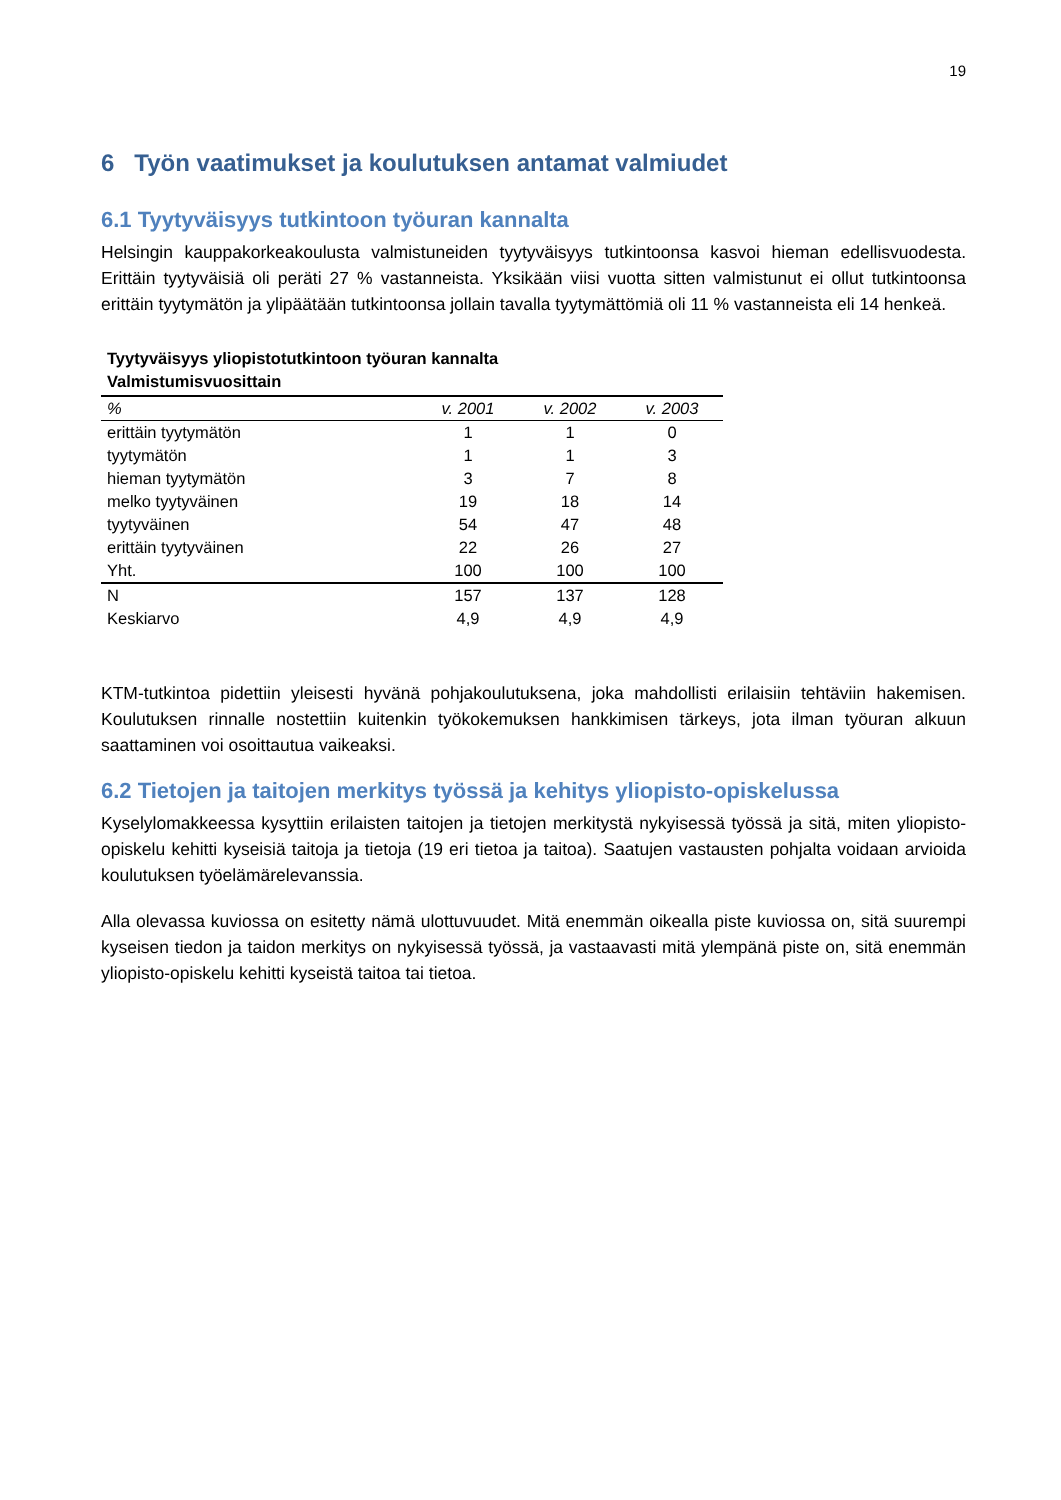19
6 Työn vaatimukset ja koulutuksen antamat valmiudet
6.1 Tyytyväisyys tutkintoon työuran kannalta
Helsingin kauppakorkeakoulusta valmistuneiden tyytyväisyys tutkintoonsa kasvoi hieman edellisvuodesta. Erittäin tyytyväisiä oli peräti 27 % vastanneista. Yksikään viisi vuotta sitten valmistunut ei ollut tutkintoonsa erittäin tyytymätön ja ylipäätään tutkintoonsa jollain tavalla tyytymättömiä oli 11 % vastanneista eli 14 henkeä.
Tyytyväisyys yliopistotutkintoon työuran kannalta
Valmistumisvuosittain
| % | v. 2001 | v. 2002 | v. 2003 |
| --- | --- | --- | --- |
| erittäin tyytymätön | 1 | 1 | 0 |
| tyytymätön | 1 | 1 | 3 |
| hieman tyytymätön | 3 | 7 | 8 |
| melko tyytyväinen | 19 | 18 | 14 |
| tyytyväinen | 54 | 47 | 48 |
| erittäin tyytyväinen | 22 | 26 | 27 |
| Yht. | 100 | 100 | 100 |
| N | 157 | 137 | 128 |
| Keskiarvo | 4,9 | 4,9 | 4,9 |
KTM-tutkintoa pidettiin yleisesti hyvänä pohjakoulutuksena, joka mahdollisti erilaisiin tehtäviin hakemisen. Koulutuksen rinnalle nostettiin kuitenkin työkokemuksen hankkimisen tärkeys, jota ilman työuran alkuun saattaminen voi osoittautua vaikeaksi.
6.2 Tietojen ja taitojen merkitys työssä ja kehitys yliopisto-opiskelussa
Kyselylomakkeessa kysyttiin erilaisten taitojen ja tietojen merkitystä nykyisessä työssä ja sitä, miten yliopisto-opiskelu kehitti kyseisiä taitoja ja tietoja (19 eri tietoa ja taitoa). Saatujen vastausten pohjalta voidaan arvioida koulutuksen työelämärelevanssia.
Alla olevassa kuviossa on esitetty nämä ulottuvuudet. Mitä enemmän oikealla piste kuviossa on, sitä suurempi kyseisen tiedon ja taidon merkitys on nykyisessä työssä, ja vastaavasti mitä ylempänä piste on, sitä enemmän yliopisto-opiskelu kehitti kyseistä taitoa tai tietoa.